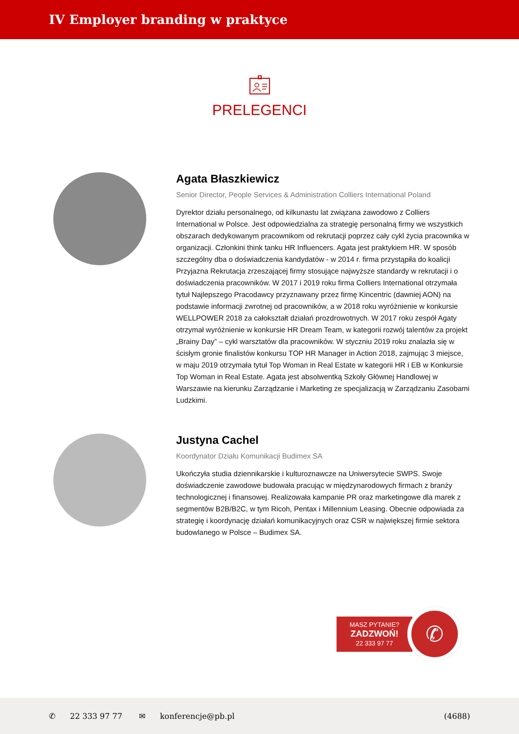IV Employer branding w praktyce
PRELEGENCI
Agata Błaszkiewicz
Senior Director, People Services & Administration Colliers International Poland
Dyrektor działu personalnego, od kilkunastu lat związana zawodowo z Colliers International w Polsce. Jest odpowiedzialna za strategię personalną firmy we wszystkich obszarach dedykowanym pracownikom od rekrutacji poprzez cały cykl życia pracownika w organizacji. Członkini think tanku HR Influencers. Agata jest praktykiem HR. W sposób szczególny dba o doświadczenia kandydatów - w 2014 r. firma przystąpiła do koalicji Przyjazna Rekrutacja zrzeszającej firmy stosujące najwyższe standardy w rekrutacji i o doświadczenia pracowników. W 2017 i 2019 roku firma Colliers International otrzymała tytuł Najlepszego Pracodawcy przyznawany przez firmę Kincentric (dawniej AON) na podstawie informacji zwrotnej od pracowników, a w 2018 roku wyróżnienie w konkursie WELLPOWER 2018 za całokształt działań prozdrowotnych. W 2017 roku zespół Agaty otrzymał wyróżnienie w konkursie HR Dream Team, w kategorii rozwój talentów za projekt „Brainy Day” – cykl warsztatów dla pracowników. W styczniu 2019 roku znalazła się w ścisłym gronie finalistów konkursu TOP HR Manager in Action 2018, zajmując 3 miejsce, w maju 2019 otrzymała tytuł Top Woman in Real Estate w kategorii HR i EB w Konkursie Top Woman in Real Estate. Agata jest absolwentką Szkoły Głównej Handlowej w Warszawie na kierunku Zarządzanie i Marketing ze specjalizacją w Zarządzaniu Zasobami Ludzkimi.
Justyna Cachel
Koordynator Działu Komunikacji Budimex SA
Ukończyła studia dziennikarskie i kulturoznawcze na Uniwersytecie SWPS. Swoje doświadczenie zawodowe budowała pracując w międzynarodowych firmach z branży technologicznej i finansowej. Realizowała kampanie PR oraz marketingowe dla marek z segmentów B2B/B2C, w tym Ricoh, Pentax i Millennium Leasing. Obecnie odpowiada za strategię i koordynację działań komunikacyjnych oraz CSR w największej firmie sektora budowlanego w Polsce – Budimex SA.
MASZ PYTANIE?
ZADZWOŃ!
22 333 97 77
✆
✆ 22 333 97 77 ✉ konferencje@pb.pl (4688)